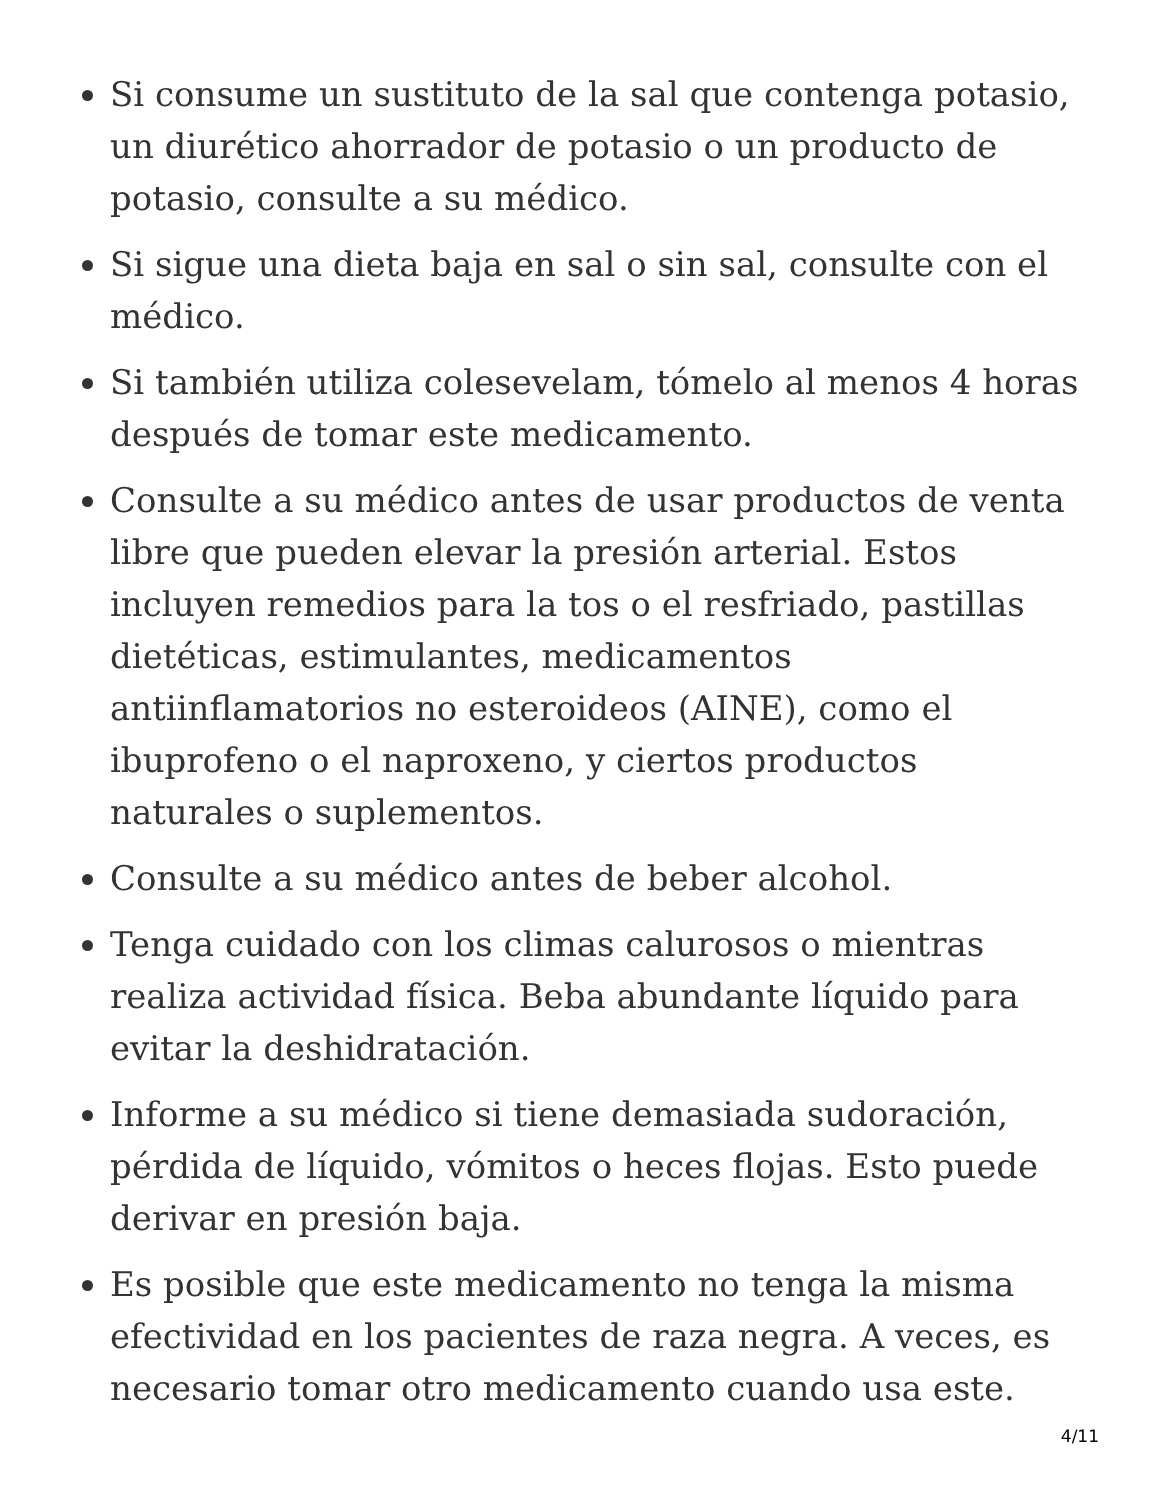Si consume un sustituto de la sal que contenga potasio, un diurético ahorrador de potasio o un producto de potasio, consulte a su médico.
Si sigue una dieta baja en sal o sin sal, consulte con el médico.
Si también utiliza colesevelam, tómelo al menos 4 horas después de tomar este medicamento.
Consulte a su médico antes de usar productos de venta libre que pueden elevar la presión arterial. Estos incluyen remedios para la tos o el resfriado, pastillas dietéticas, estimulantes, medicamentos antiinflamatorios no esteroideos (AINE), como el ibuprofeno o el naproxeno, y ciertos productos naturales o suplementos.
Consulte a su médico antes de beber alcohol.
Tenga cuidado con los climas calurosos o mientras realiza actividad física. Beba abundante líquido para evitar la deshidratación.
Informe a su médico si tiene demasiada sudoración, pérdida de líquido, vómitos o heces flojas. Esto puede derivar en presión baja.
Es posible que este medicamento no tenga la misma efectividad en los pacientes de raza negra. A veces, es necesario tomar otro medicamento cuando usa este.
4/11